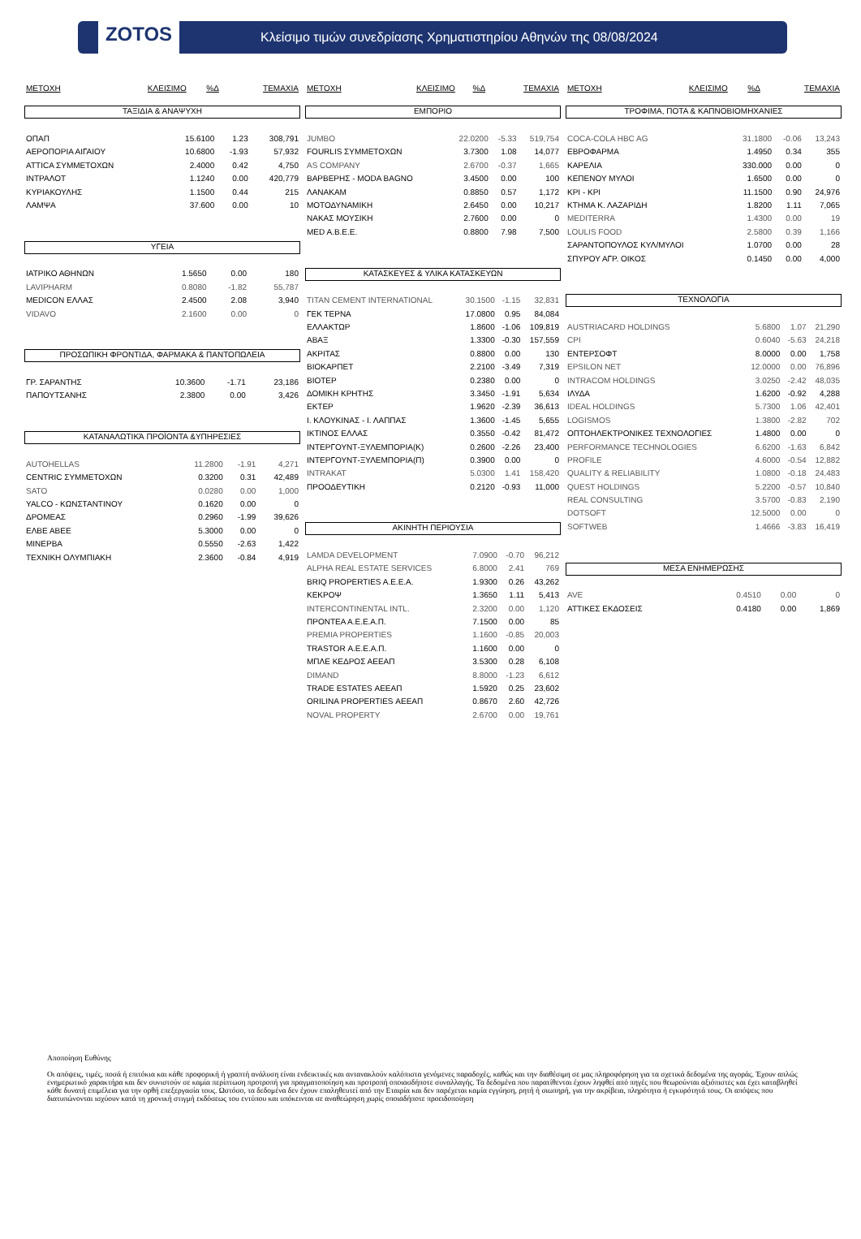ZOTOS
Κλείσιμο τιμών συνεδρίασης Χρηματιστηρίου Αθηνών της 08/08/2024
| ΜΕΤΟΧΗ | ΚΛΕΙΣΙΜΟ | %Δ | ΤΕΜΑΧΙΑ |
| --- | --- | --- | --- |
ΤΑΞΙΔΙΑ & ΑΝΑΨΥΧΗ
| ΟΠΑΠ | 15.6100 | 1.23 | 308,791 |
| ΑΕΡΟΠΟΡΙΑ ΑΙΓΑΙΟΥ | 10.6800 | -1.93 | 57,932 |
| ATTICA ΣΥΜΜΕΤΟΧΩΝ | 2.4000 | 0.42 | 4,750 |
| ΙΝΤΡΑΛΟΤ | 1.1240 | 0.00 | 420,779 |
| ΚΥΡΙΑΚΟΥΛΗΣ | 1.1500 | 0.44 | 215 |
| ΛΑΜΨΑ | 37.600 | 0.00 | 10 |
ΥΓΕΙΑ
| ΙΑΤΡΙΚΟ ΑΘΗΝΩΝ | 1.5650 | 0.00 | 180 |
| LAVIPHARM | 0.8080 | -1.82 | 55,787 |
| MEDICON ΕΛΛΑΣ | 2.4500 | 2.08 | 3,940 |
| VIDAVO | 2.1600 | 0.00 | 0 |
ΠΡΟΣΩΠΙΚΗ ΦΡΟΝΤΙΔΑ, ΦΑΡΜΑΚΑ & ΠΑΝΤΟΠΩΛΕΙΑ
| ΓΡ. ΣΑΡΑΝΤΗΣ | 10.3600 | -1.71 | 23,186 |
| ΠΑΠΟΥΤΣΑΝΗΣ | 2.3800 | 0.00 | 3,426 |
ΚΑΤΑΝΑΛΩΤΙΚΆ ΠΡΟΪΟΝΤΑ &ΥΠΗΡΕΣΙΕΣ
| AUTOHELLAS | 11.2800 | -1.91 | 4,271 |
| CENTRIC ΣΥΜΜΕΤΟΧΩΝ | 0.3200 | 0.31 | 42,489 |
| SATO | 0.0280 | 0.00 | 1,000 |
| YALCO - ΚΩΝΣΤΑΝΤΙΝΟΥ | 0.1620 | 0.00 | 0 |
| ΔΡΟΜΕΑΣ | 0.2960 | -1.99 | 39,626 |
| ΕΛΒΕ ΑΒΕΕ | 5.3000 | 0.00 | 0 |
| ΜΙΝΕΡΒΑ | 0.5550 | -2.63 | 1,422 |
| ΤΕΧΝΙΚΗ ΟΛΥΜΠΙΑΚΗ | 2.3600 | -0.84 | 4,919 |
| ΜΕΤΟΧΗ | ΚΛΕΙΣΙΜΟ | %Δ | ΤΕΜΑΧΙΑ |
| --- | --- | --- | --- |
ΕΜΠΟΡΙΟ
| JUMBO | 22.0200 | -5.33 | 519,754 |
| FOURLIS ΣΥΜΜΕΤΟΧΩΝ | 3.7300 | 1.08 | 14,077 |
| AS COMPANY | 2.6700 | -0.37 | 1,665 |
| ΒΑΡΒΕΡΗΣ - MODA BAGNO | 3.4500 | 0.00 | 100 |
| ΛΑΝΑΚΑΜ | 0.8850 | 0.57 | 1,172 |
| ΜΟΤΟΔΥΝΑΜΙΚΗ | 2.6450 | 0.00 | 10,217 |
| ΝΑΚΑΣ ΜΟΥΣΙΚΗ | 2.7600 | 0.00 | 0 |
| MED A.B.E.E. | 0.8800 | 7.98 | 7,500 |
ΚΑΤΑΣΚΕΥΕΣ & ΥΛΙΚΑ ΚΑΤΑΣΚΕΥΩΝ
| TITAN CEMENT INTERNATIONAL | 30.1500 | -1.15 | 32,831 |
| ΓΕΚ ΤΕΡΝΑ | 17.0800 | 0.95 | 84,084 |
| ΕΛΛΑΚΤΩΡ | 1.8600 | -1.06 | 109,819 |
| ΑΒΑΞ | 1.3300 | -0.30 | 157,559 |
| ΑΚΡΙΤΑΣ | 0.8800 | 0.00 | 130 |
| ΒΙΟΚΑΡΠΕΤ | 2.2100 | -3.49 | 7,319 |
| ΒΙΟΤΕΡ | 0.2380 | 0.00 | 0 |
| ΔΟΜΙΚΗ ΚΡΗΤΗΣ | 3.3450 | -1.91 | 5,634 |
| ΕΚΤΕΡ | 1.9620 | -2.39 | 36,613 |
| Ι. ΚΛΟΥΚΙΝΑΣ - Ι. ΛΑΠΠΑΣ | 1.3600 | -1.45 | 5,655 |
| ΙΚΤΙΝΟΣ ΕΛΛΑΣ | 0.3550 | -0.42 | 81,472 |
| ΙΝΤΕΡΓΟΥΝΤ-ΞΥΛΕΜΠΟΡΙΑ(Κ) | 0.2600 | -2.26 | 23,400 |
| ΙΝΤΕΡΓΟΥΝΤ-ΞΥΛΕΜΠΟΡΙΑ(Π) | 0.3900 | 0.00 | 0 |
| INTRAKAT | 5.0300 | 1.41 | 158,420 |
| ΠΡΟΟΔΕΥΤΙΚΗ | 0.2120 | -0.93 | 11,000 |
ΑΚΙΝΗΤΗ ΠΕΡΙΟΥΣΙΑ
| LAMDA DEVELOPMENT | 7.0900 | -0.70 | 96,212 |
| ALPHA REAL ESTATE SERVICES | 6.8000 | 2.41 | 769 |
| BRIQ PROPERTIES A.E.E.A. | 1.9300 | 0.26 | 43,262 |
| ΚΕΚΡΟΨ | 1.3650 | 1.11 | 5,413 |
| INTERCONTINENTAL INTL. | 2.3200 | 0.00 | 1,120 |
| ΠΡΟΝΤΕΑ Α.Ε.Ε.Α.Π. | 7.1500 | 0.00 | 85 |
| PREMIA PROPERTIES | 1.1600 | -0.85 | 20,003 |
| TRASTOR Α.Ε.Ε.Α.Π. | 1.1600 | 0.00 | 0 |
| ΜΠΛΕ ΚΕΔΡΟΣ ΑΕΕΑΠ | 3.5300 | 0.28 | 6,108 |
| DIMAND | 8.8000 | -1.23 | 6,612 |
| TRADE ESTATES ΑΕΕΑΠ | 1.5920 | 0.25 | 23,602 |
| ORILINA PROPERTIES ΑΕΕΑΠ | 0.8670 | 2.60 | 42,726 |
| NOVAL PROPERTY | 2.6700 | 0.00 | 19,761 |
| ΜΕΤΟΧΗ | ΚΛΕΙΣΙΜΟ | %Δ | ΤΕΜΑΧΙΑ |
| --- | --- | --- | --- |
ΤΡΟΦΙΜΑ, ΠΟΤΑ & ΚΑΠΝΟΒΙΟΜΗΧΑΝΙΕΣ
| COCA-COLA HBC AG | 31.1800 | -0.06 | 13,243 |
| ΕΒΡΟΦΑΡΜΑ | 1.4950 | 0.34 | 355 |
| ΚΑΡΕΛΙΑ | 330.000 | 0.00 | 0 |
| ΚΕΠΕΝΟΥ ΜΥΛΟΙ | 1.6500 | 0.00 | 0 |
| ΚΡΙ - ΚΡΙ | 11.1500 | 0.90 | 24,976 |
| ΚΤΗΜΑ Κ. ΛΑΖΑΡΙΔΗ | 1.8200 | 1.11 | 7,065 |
| MEDITERRA | 1.4300 | 0.00 | 19 |
| LOULIS FOOD | 2.5800 | 0.39 | 1,166 |
| ΣΑΡΑΝΤΟΠΟΥΛΟΣ ΚΥΛ/ΜΥΛΟΙ | 1.0700 | 0.00 | 28 |
| ΣΠΥΡΟΥ ΑΓΡ. ΟΙΚΟΣ | 0.1450 | 0.00 | 4,000 |
ΤΕΧΝΟΛΟΓΙΑ
| AUSTRIACARD HOLDINGS | 5.6800 | 1.07 | 21,290 |
| CPI | 0.6040 | -5.63 | 24,218 |
| ΕΝΤΕΡΣΟΦΤ | 8.0000 | 0.00 | 1,758 |
| EPSILON NET | 12.0000 | 0.00 | 76,896 |
| INTRACOM HOLDINGS | 3.0250 | -2.42 | 48,035 |
| ΙΛΥΔΑ | 1.6200 | -0.92 | 4,288 |
| IDEAL HOLDINGS | 5.7300 | 1.06 | 42,401 |
| LOGISMOS | 1.3800 | -2.82 | 702 |
| ΟΠΤΟΗΛΕΚΤΡΟΝΙΚΕΣ ΤΕΧΝΟΛΟΓΙΕΣ | 1.4800 | 0.00 | 0 |
| PERFORMANCE TECHNOLOGIES | 6.6200 | -1.63 | 6,842 |
| PROFILE | 4.6000 | -0.54 | 12,882 |
| QUALITY & RELIABILITY | 1.0800 | -0.18 | 24,483 |
| QUEST HOLDINGS | 5.2200 | -0.57 | 10,840 |
| REAL CONSULTING | 3.5700 | -0.83 | 2,190 |
| DOTSOFT | 12.5000 | 0.00 | 0 |
| SOFTWEB | 1.4666 | -3.83 | 16,419 |
ΜΕΣΑ ΕΝΗΜΕΡΩΣΗΣ
| AVE | 0.4510 | 0.00 | 0 |
| ΑΤΤΙΚΕΣ ΕΚΔΟΣΕΙΣ | 0.4180 | 0.00 | 1,869 |
Αποποίηση Ευθύνης
Οι απόψεις, τιμές, ποσά ή επιτόκια και κάθε προφορική ή γραπτή ανάλυση είναι ενδεικτικές και αντανακλούν καλόπιστα γενόμενες παραδοχές, καθώς και την διαθέσιμη σε μας πληροφόρηση για τα σχετικά δεδομένα της αγοράς. Έχουν απλώς ενημερωτικό χαρακτήρα και δεν συνιστούν σε καμία περίπτωση προτροπή για πραγματοποίηση και προτροπή οποιασδήποτε συναλλαγής. Τα δεδομένα που παρατίθενται έχουν ληφθεί από πηγές που θεωρούνται αξιόπιστες και έχει καταβληθεί κάθε δυνατή επιμέλεια για την ορθή επεξεργασία τους. Ωστόσο, τα δεδομένα δεν έχουν επαληθευτεί από την Εταιρία και δεν παρέχεται καμία εγγύηση, ρητή ή σιωπηρή, για την ακρίβεια, πληρότητα ή εγκυρότητά τους. Οι απόψεις που διατυπώνονται ισχύουν κατά τη χρονική στιγμή εκδόσεως του εντύπου και υπόκεινται σε αναθεώρηση χωρίς οποιαδήποτε προειδοποίηση